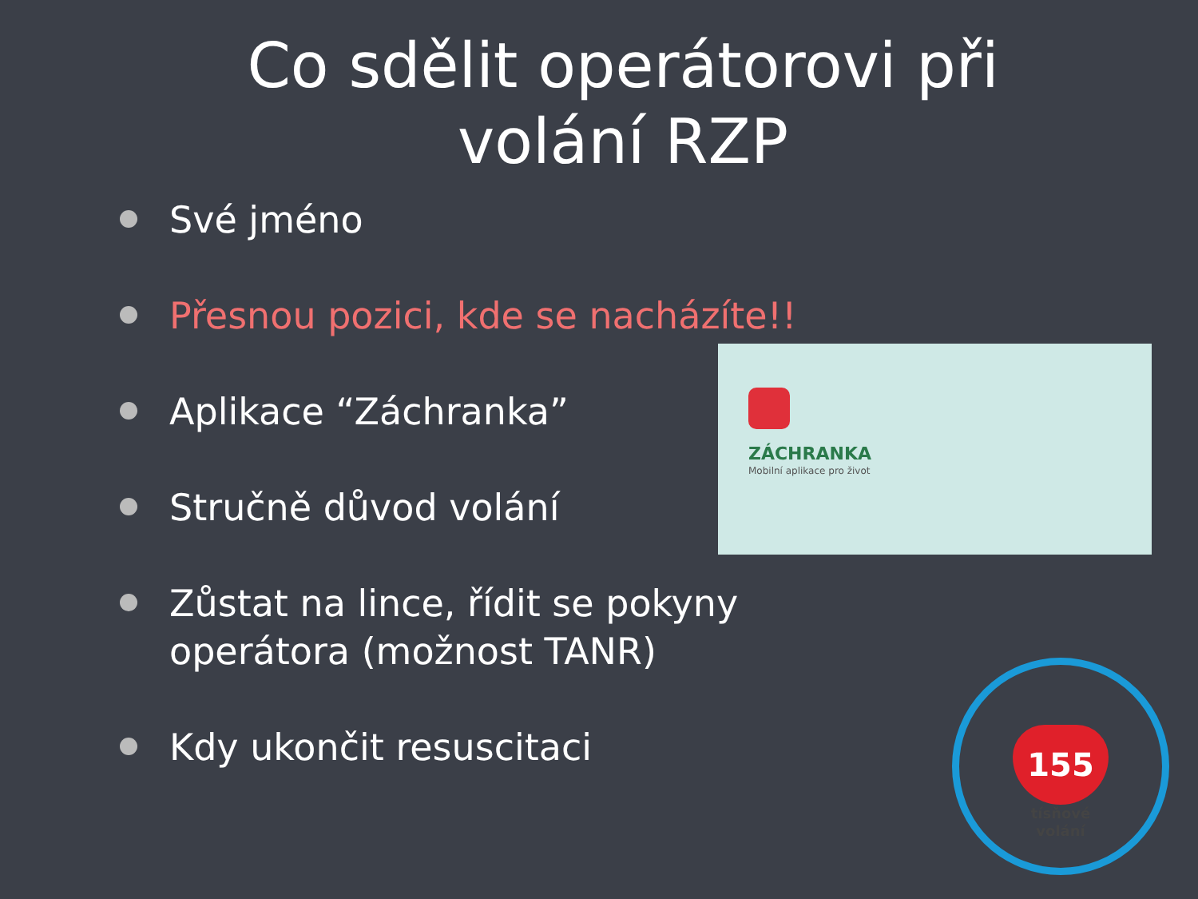Co sdělit operátorovi při
volání RZP
Své jméno
Přesnou pozici, kde se nacházíte!!
Aplikace “Záchranka”
Stručně důvod volání
Zůstat na lince, řídit se pokyny
operátora (možnost TANR)
Kdy ukončit resuscitaci
ZÁCHRANKA
Mobilní aplikace pro život
155
tísňové
volání